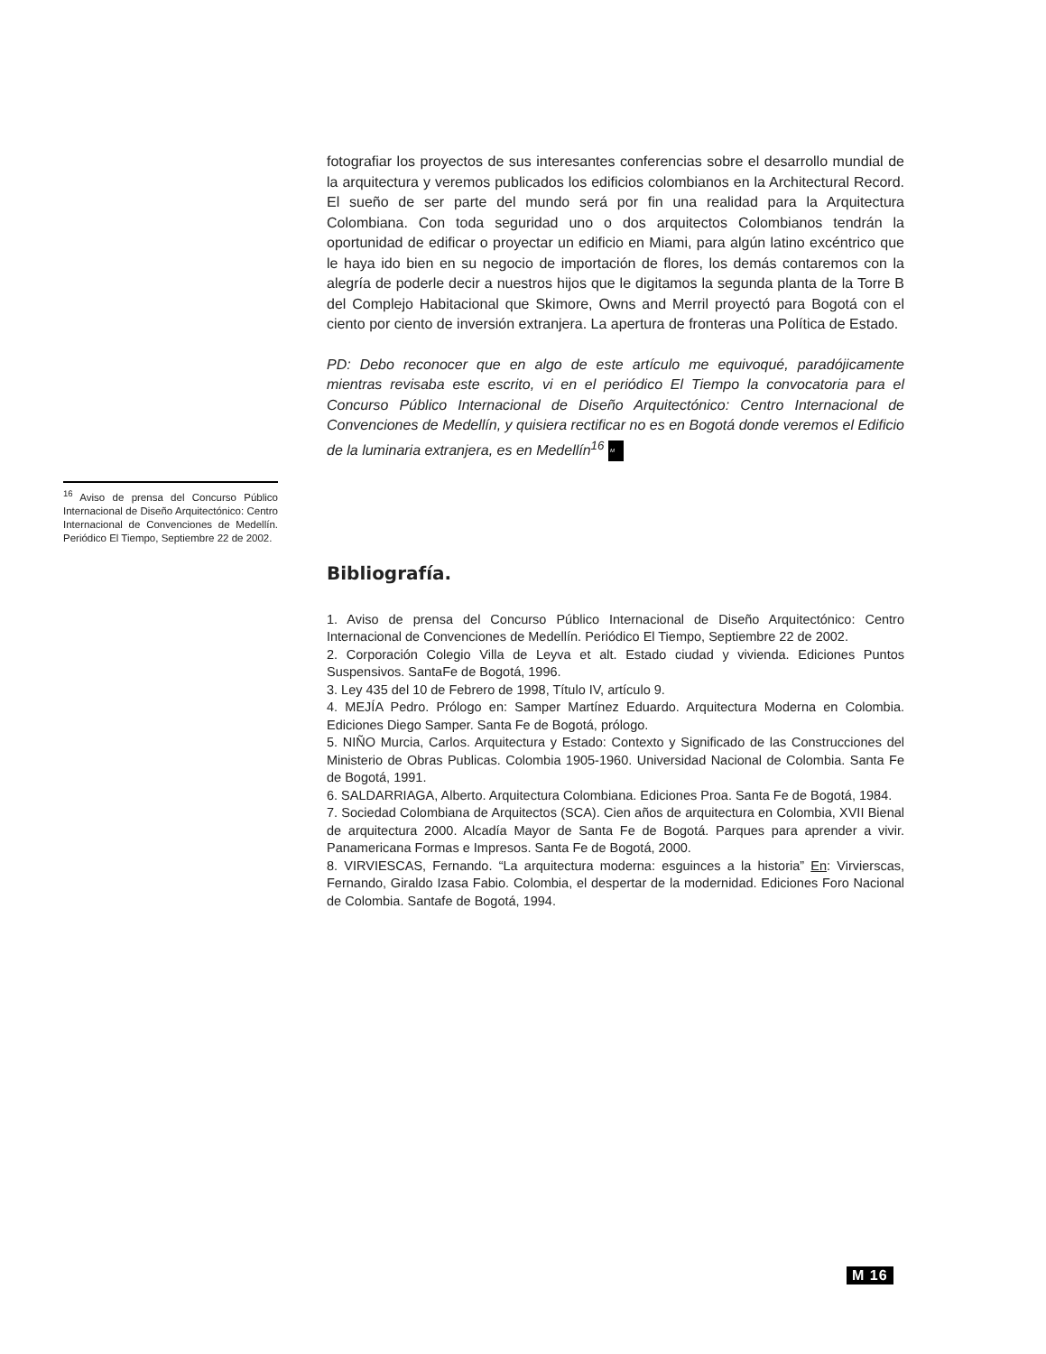fotografiar los proyectos de sus interesantes conferencias sobre el desarrollo mundial de la arquitectura y veremos publicados los edificios colombianos en la Architectural Record. El sueño de ser parte del mundo será por fin una realidad para la Arquitectura Colombiana. Con toda seguridad uno o dos arquitectos Colombianos tendrán la oportunidad de edificar o proyectar un edificio en Miami, para algún latino excéntrico que le haya ido bien en su negocio de importación de flores, los demás contaremos con la alegría de poderle decir a nuestros hijos que le digitamos la segunda planta de la Torre B del Complejo Habitacional que Skimore, Owns and Merril proyectó para Bogotá con el ciento por ciento de inversión extranjera. La apertura de fronteras una Política de Estado.
PD: Debo reconocer que en algo de este artículo me equivoqué, paradójicamente mientras revisaba este escrito, vi en el periódico El Tiempo la convocatoria para el Concurso Público Internacional de Diseño Arquitectónico: Centro Internacional de Convenciones de Medellín, y quisiera rectificar no es en Bogotá donde veremos el Edificio de la luminaria extranjera, es en Medellín<sup>16</sup> M
Bibliografía.
1. Aviso de prensa del Concurso Público Internacional de Diseño Arquitectónico: Centro Internacional de Convenciones de Medellín. Periódico El Tiempo, Septiembre 22 de 2002.
2. Corporación Colegio Villa de Leyva et alt. Estado ciudad y vivienda. Ediciones Puntos Suspensivos. SantaFe de Bogotá, 1996.
3. Ley 435 del 10 de Febrero de 1998, Título IV, artículo 9.
4. MEJÍA Pedro. Prólogo en: Samper Martínez Eduardo. Arquitectura Moderna en Colombia. Ediciones Diego Samper. Santa Fe de Bogotá, prólogo.
5. NIÑO Murcia, Carlos. Arquitectura y Estado: Contexto y Significado de las Construcciones del Ministerio de Obras Publicas. Colombia 1905-1960. Universidad Nacional de Colombia. Santa Fe de Bogotá, 1991.
6. SALDARRIAGA, Alberto. Arquitectura Colombiana. Ediciones Proa. Santa Fe de Bogotá, 1984.
7. Sociedad Colombiana de Arquitectos (SCA). Cien años de arquitectura en Colombia, XVII Bienal de arquitectura 2000. Alcadía Mayor de Santa Fe de Bogotá. Parques para aprender a vivir. Panamericana Formas e Impresos. Santa Fe de Bogotá, 2000.
8. VIRVIESCAS, Fernando. “La arquitectura moderna: esguinces a la historia” En: Virvierscas, Fernando, Giraldo Izasa Fabio. Colombia, el despertar de la modernidad. Ediciones Foro Nacional de Colombia. Santafe de Bogotá, 1994.
<sup>16</sup> Aviso de prensa del Concurso Público Internacional de Diseño Arquitectónico: Centro Internacional de Convenciones de Medellín. Periódico El Tiempo, Septiembre 22 de 2002.
M 16